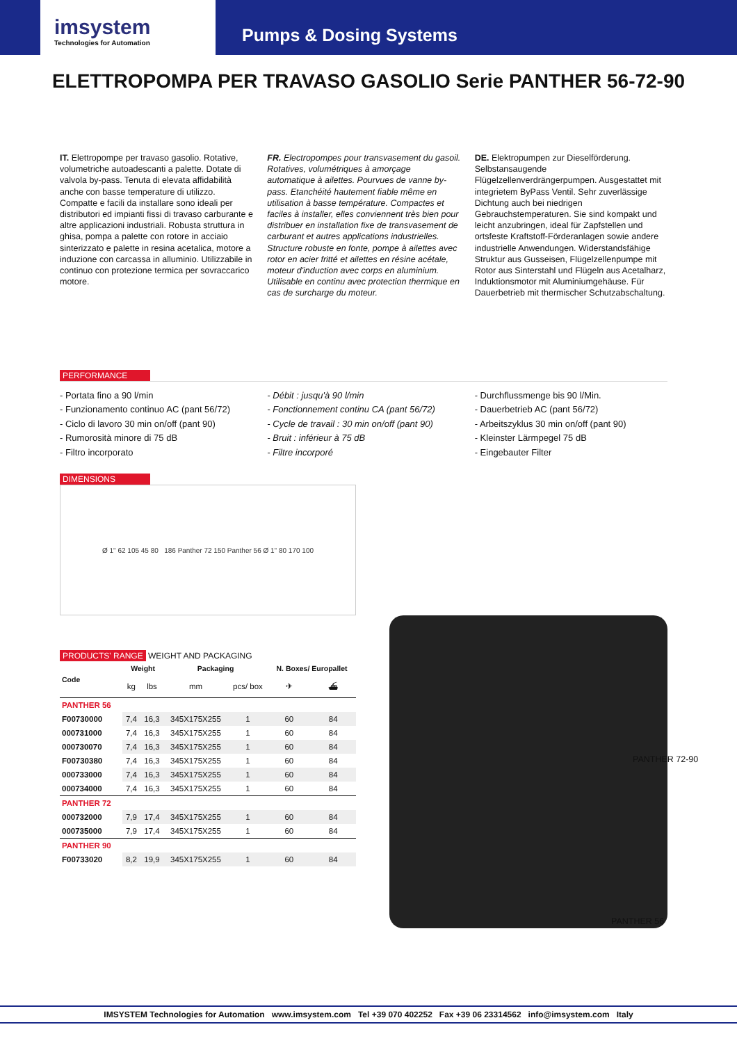imsystem
Technologies for Automation
Pumps & Dosing Systems
ELETTROPOMPA PER TRAVASO GASOLIO Serie PANTHER 56-72-90
IT. Elettropompe per travaso gasolio. Rotative, volumetriche autoadescanti a palette. Dotate di valvola by-pass. Tenuta di elevata affidabilità anche con basse temperature di utilizzo. Compatte e facili da installare sono ideali per distributori ed impianti fissi di travaso carburante e altre applicazioni industriali. Robusta struttura in ghisa, pompa a palette con rotore in acciaio sinterizzato e palette in resina acetalica, motore a induzione con carcassa in alluminio. Utilizzabile in continuo con protezione termica per sovraccarico motore.
FR. Electropompes pour transvasement du gasoil. Rotatives, volumétriques à amorçage automatique à ailettes. Pourvues de vanne by-pass. Etanchéité hautement fiable même en utilisation à basse température. Compactes et faciles à installer, elles conviennent très bien pour distribuer en installation fixe de transvasement de carburant et autres applications industrielles. Structure robuste en fonte, pompe à ailettes avec rotor en acier fritté et ailettes en résine acétale, moteur d'induction avec corps en aluminium. Utilisable en continu avec protection thermique en cas de surcharge du moteur.
DE. Elektropumpen zur Dieselförderung. Selbstansaugende Flügelzellenverdrängerpumpen. Ausgestattet mit integrietem ByPass Ventil. Sehr zuverlässige Dichtung auch bei niedrigen Gebrauchstemperaturen. Sie sind kompakt und leicht anzubringen, ideal für Zapfstellen und ortsfeste Kraftstoff-Förderanlagen sowie andere industrielle Anwendungen. Widerstandsfähige Struktur aus Gusseisen, Flügelzellenpumpe mit Rotor aus Sinterstahl und Flügeln aus Acetalharz, Induktionsmotor mit Aluminiumgehäuse. Für Dauerbetrieb mit thermischer Schutzabschaltung.
PERFORMANCE
- Portata fino a 90 l/min
- Funzionamento continuo AC (pant 56/72)
- Ciclo di lavoro 30 min on/off (pant 90)
- Rumorosità minore di 75 dB
- Filtro incorporato
- Débit : jusqu'à 90 l/min
- Fonctionnement continu CA (pant 56/72)
- Cycle de travail : 30 min on/off (pant 90)
- Bruit : inférieur à 75 dB
- Filtre incorporé
- Durchflussmenge bis 90 l/Min.
- Dauerbetrieb AC (pant 56/72)
- Arbeitszyklus 30 min on/off (pant 90)
- Kleinster Lärmpegel 75 dB
- Eingebauter Filter
DIMENSIONS
Ø 1" 62 105 45 80 186 Panther 72 150 Panther 56 Ø 1" 80 170 100
PRODUCTS' RANGE WEIGHT AND PACKAGING
| Code | Weight | | Packaging | | N. Boxes/ Europallet | |
| --- | --- | --- | --- | --- | --- | --- |
| | kg | lbs | mm | pcs/ box | ✈ | ⛴ |
| PANTHER 56 | | | | | | |
| F00730000 | 7,4 | 16,3 | 345X175X255 | 1 | 60 | 84 |
| 000731000 | 7,4 | 16,3 | 345X175X255 | 1 | 60 | 84 |
| 000730070 | 7,4 | 16,3 | 345X175X255 | 1 | 60 | 84 |
| F00730380 | 7,4 | 16,3 | 345X175X255 | 1 | 60 | 84 |
| 000733000 | 7,4 | 16,3 | 345X175X255 | 1 | 60 | 84 |
| 000734000 | 7,4 | 16,3 | 345X175X255 | 1 | 60 | 84 |
| PANTHER 72 | | | | | | |
| 000732000 | 7,9 | 17,4 | 345X175X255 | 1 | 60 | 84 |
| 000735000 | 7,9 | 17,4 | 345X175X255 | 1 | 60 | 84 |
| PANTHER 90 | | | | | | |
| F00733020 | 8,2 | 19,9 | 345X175X255 | 1 | 60 | 84 |
PANTHER 72-90
PANTHER 56
IMSYSTEM Technologies for Automation www.imsystem.com Tel +39 070 402252 Fax +39 06 23314562 info@imsystem.com Italy